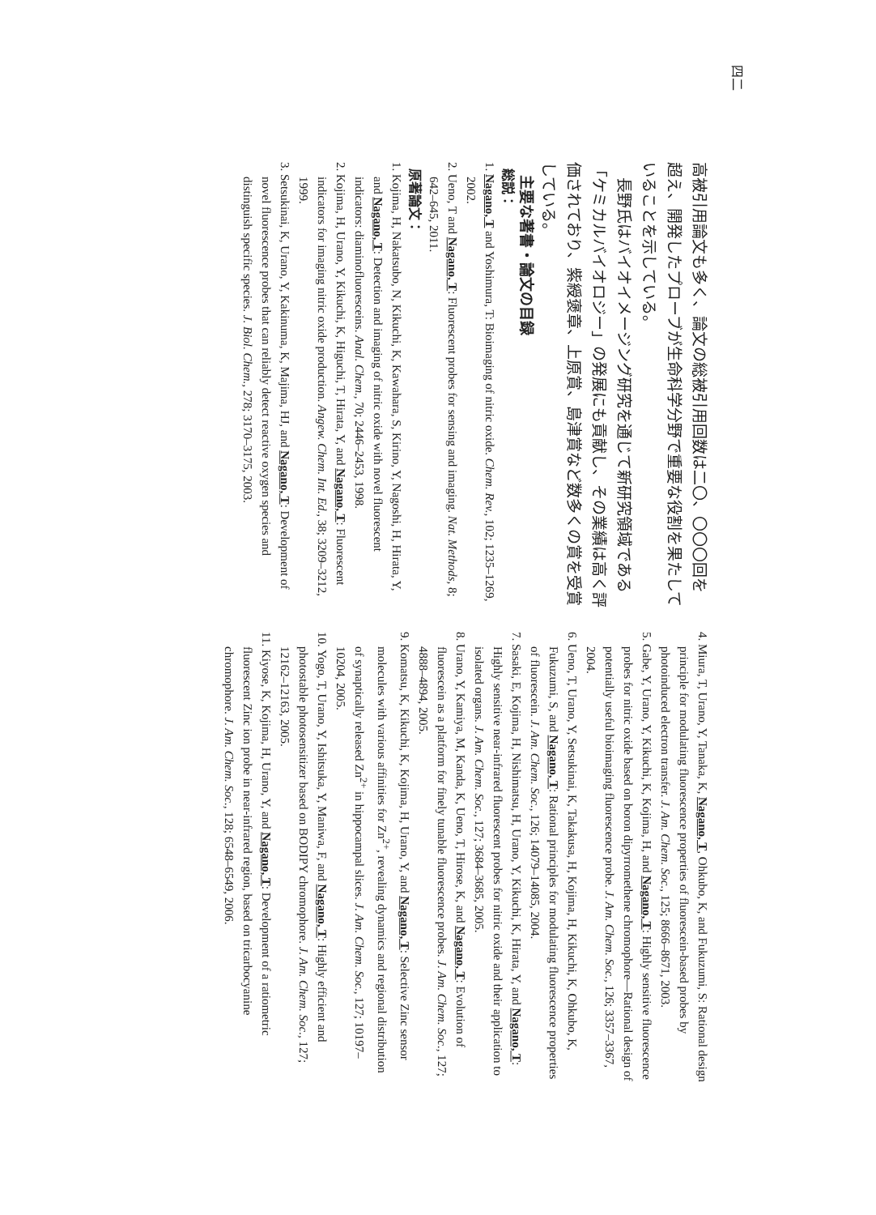四二
高被引用論文も多く、論文の総被引用回数は二〇、〇〇〇回を超え、開発したプローブが生命科学分野で重要な役割を果たしていることを示している。
　長野氏はバイオイメージング研究を通じて新研究領域である「ケミカルバイオロジー」の発展にも貢献し、その業績は高く評価されており、紫綬褒章、上原賞、島津賞など数多くの賞を受賞している。
主要な著書・論文の目録
総説：
1. Nagano, T and Yoshimura, T: Bioimaging of nitric oxide. Chem. Rev., 102; 1235–1269, 2002.
2. Ueno, T and Nagano, T: Fluorescent probes for sensing and imaging. Nat. Methods, 8; 642–645, 2011.
原著論文：
1. Kojima, H, Nakatsubo, N, Kikuchi, K, Kawahara, S, Kirino, Y, Nagoshi, H, Hirata, Y, and Nagano, T: Detection and imaging of nitric oxide with novel fluorescent indicators: diaminofluoresceins. Anal. Chem., 70; 2446–2453, 1998.
2. Kojima, H, Urano, Y, Kikuchi, K, Higuchi, T, Hirata, Y, and Nagano, T: Fluorescent indicators for imaging nitric oxide production. Angew. Chem. Int. Ed., 38; 3209–3212, 1999.
3. Setsukinai, K, Urano, Y, Kakinuma, K, Majima, HJ, and Nagano, T: Development of novel fluorescence probes that can reliably detect reactive oxygen species and distinguish specific species. J. Biol. Chem., 278; 3170–3175, 2003.
4. Miura, T, Urano, Y, Tanaka, K, Nagano, T, Ohkubo, K, and Fukuzumi, S: Rational design principle for modulating fluorescence properties of fluorescein-based probes by photoinduced electron transfer. J. Am. Chem. Soc., 125; 8666–8671, 2003.
5. Gabe, Y, Urano, Y, Kikuchi, K, Kojima, H, and Nagano, T: Highly sensitive fluorescence probes for nitric oxide based on boron dipyrromethene chromophore—Rational design of potentially useful bioimaging fluorescence probe. J. Am. Chem. Soc., 126; 3357–3367, 2004.
6. Ueno, T, Urano, Y, Setsukinai, K, Takakusa, H, Kojima, H, Kikuchi, K, Ohkubo, K, Fukuzumi, S, and Nagano, T: Rational principles for modulating fluorescence properties of fluorescein. J. Am. Chem. Soc., 126; 14079–14085, 2004.
7. Sasaki, E, Kojima, H, Nishimatsu, H, Urano, Y, Kikuchi, K, Hirata, Y, and Nagano, T: Highly sensitive near-infrared fluorescent probes for nitric oxide and their application to isolated organs. J. Am. Chem. Soc., 127; 3684–3685, 2005.
8. Urano, Y, Kamiya, M, Kanda, K, Ueno, T, Hirose, K, and Nagano, T: Evolution of fluorescein as a platform for finely tunable fluorescence probes. J. Am. Chem. Soc., 127; 4888–4894, 2005.
9. Komatsu, K, Kikuchi, K, Kojima, H, Urano, Y, and Nagano, T: Selective Zinc sensor molecules with various affinities for Zn<sup>2+</sup>, revealing dynamics and regional distribution of synaptically released Zn<sup>2+</sup> in hippocampal slices. J. Am. Chem. Soc., 127; 10197–10204, 2005.
10. Yogo, T, Urano, Y, Ishitsuka, Y, Maniwa, F, and Nagano, T: Highly efficient and photostable photosensitizer based on BODIPY chromophore. J. Am. Chem. Soc., 127; 12162–12163, 2005.
11. Kiyose, K, Kojima, H, Urano, Y, and Nagano, T: Development of a ratiometric fluorescent Zinc ion probe in near-infrared region, based on tricarbocyanine chromophore. J. Am. Chem. Soc., 128; 6548–6549, 2006.